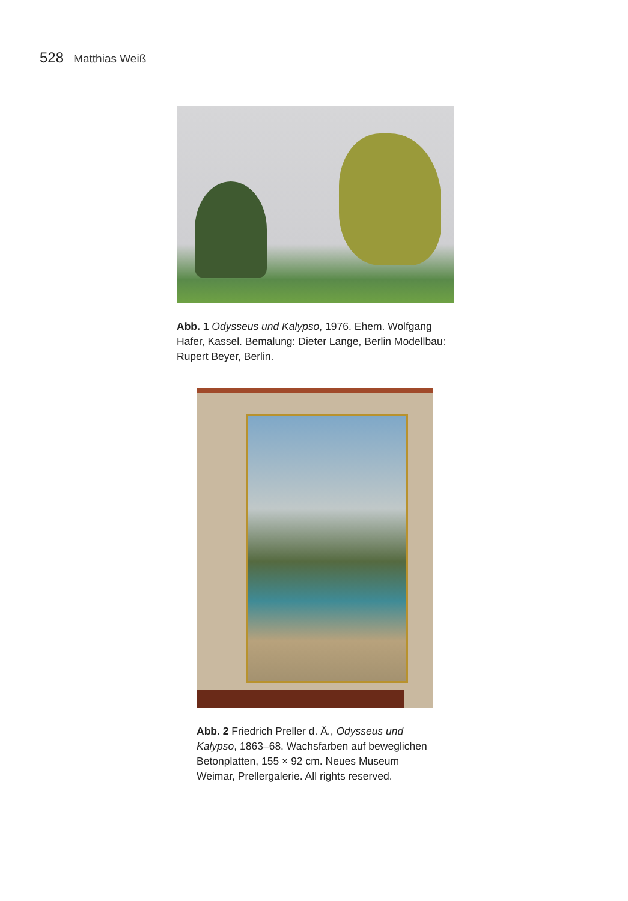528 Matthias Weiß
Abb. 1 Odysseus und Kalypso, 1976. Ehem. Wolfgang Hafer, Kassel. Bemalung: Dieter Lange, Berlin Modellbau: Rupert Beyer, Berlin.
Abb. 2 Friedrich Preller d. Ä., Odysseus und Kalypso, 1863–68. Wachsfarben auf beweglichen Betonplatten, 155 × 92 cm. Neues Museum Weimar, Prellergalerie. All rights reserved.